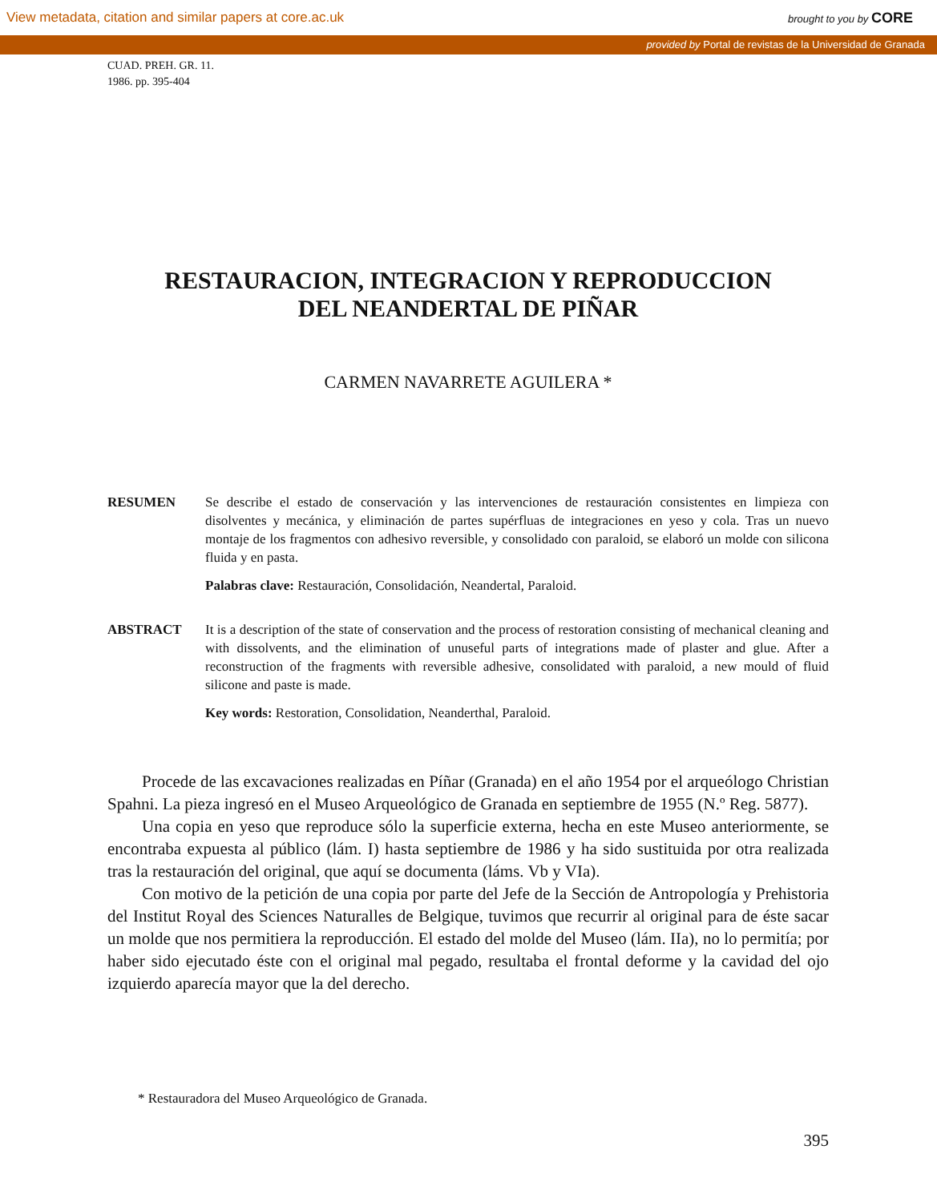View metadata, citation and similar papers at core.ac.uk brought to you by CORE
provided by Portal de revistas de la Universidad de Granada
CUAD. PREH. GR. 11.
1986. pp. 395-404
RESTAURACION, INTEGRACION Y REPRODUCCION
DEL NEANDERTAL DE PIÑAR
CARMEN NAVARRETE AGUILERA *
RESUMEN Se describe el estado de conservación y las intervenciones de restauración consistentes en limpieza con disolventes y mecánica, y eliminación de partes supérfluas de integraciones en yeso y cola. Tras un nuevo montaje de los fragmentos con adhesivo reversible, y consolidado con paraloid, se elaboró un molde con silicona fluida y en pasta.
Palabras clave: Restauración, Consolidación, Neandertal, Paraloid.
ABSTRACT It is a description of the state of conservation and the process of restoration consisting of mechanical cleaning and with dissolvents, and the elimination of unuseful parts of integrations made of plaster and glue. After a reconstruction of the fragments with reversible adhesive, consolidated with paraloid, a new mould of fluid silicone and paste is made.
Key words: Restoration, Consolidation, Neanderthal, Paraloid.
Procede de las excavaciones realizadas en Píñar (Granada) en el año 1954 por el arqueólogo Christian Spahni. La pieza ingresó en el Museo Arqueológico de Granada en septiembre de 1955 (N.º Reg. 5877).
Una copia en yeso que reproduce sólo la superficie externa, hecha en este Museo anteriormente, se encontraba expuesta al público (lám. I) hasta septiembre de 1986 y ha sido sustituida por otra realizada tras la restauración del original, que aquí se documenta (láms. Vb y VIa).
Con motivo de la petición de una copia por parte del Jefe de la Sección de Antropología y Prehistoria del Institut Royal des Sciences Naturalles de Belgique, tuvimos que recurrir al original para de éste sacar un molde que nos permitiera la reproducción. El estado del molde del Museo (lám. IIa), no lo permitía; por haber sido ejecutado éste con el original mal pegado, resultaba el frontal deforme y la cavidad del ojo izquierdo aparecía mayor que la del derecho.
* Restauradora del Museo Arqueológico de Granada.
395